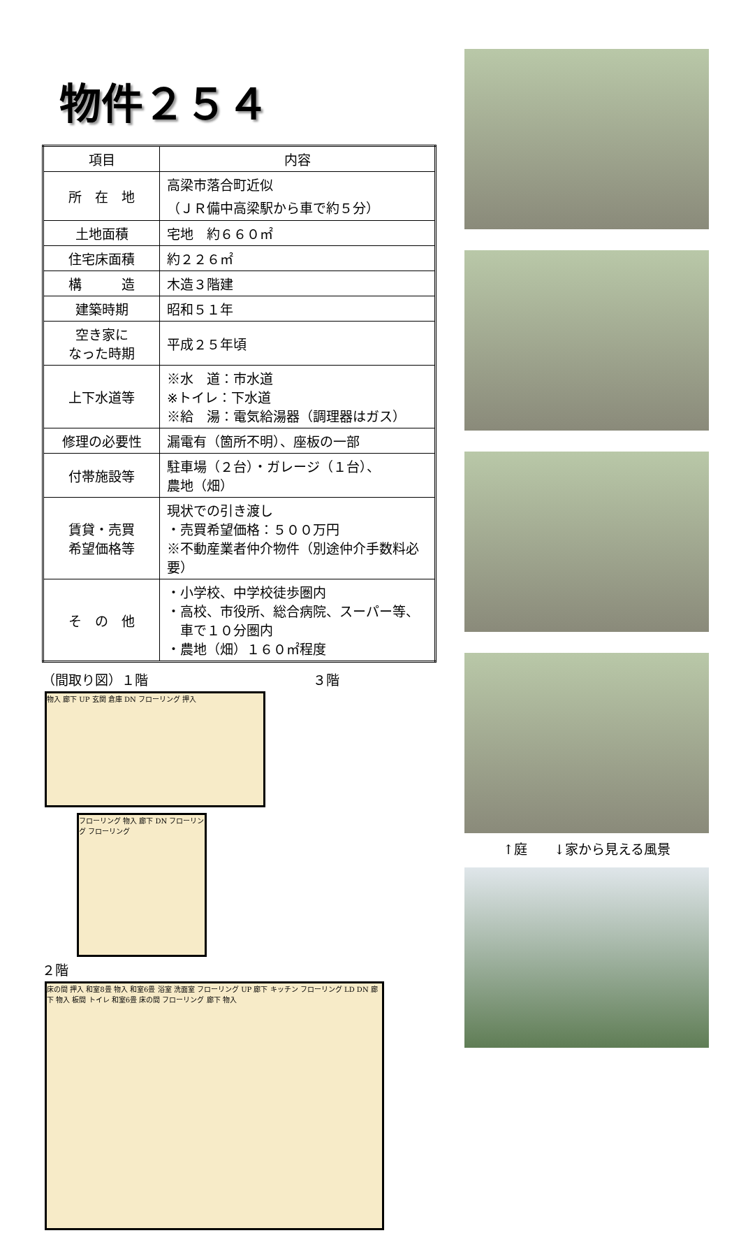物件２５４
| 項目 | 内容 |
| 所 在 地 | 高梁市落合町近似 （ＪＲ備中高梁駅から車で約５分） |
| 土地面積 | 宅地 約６６０㎡ |
| 住宅床面積 | 約２２６㎡ |
| 構 造 | 木造３階建 |
| 建築時期 | 昭和５１年 |
| 空き家に なった時期 | 平成２５年頃 |
| 上下水道等 | ※水 道：市水道 ※トイレ：下水道 ※給 湯：電気給湯器（調理器はガス） |
| 修理の必要性 | 漏電有（箇所不明）、座板の一部 |
| 付帯施設等 | 駐車場（２台）・ガレージ（１台）、 農地（畑） |
| 賃貸・売買 希望価格等 | 現状での引き渡し ・売買希望価格：５００万円 ※不動産業者仲介物件（別途仲介手数料必要） |
| そ の 他 | ・小学校、中学校徒歩圏内 ・高校、市役所、総合病院、スーパー等、 車で１０分圏内 ・農地（畑）１６０㎡程度 |
（間取り図）１階 ３階
物入 廊下 UP 玄関 倉庫 DN フローリング 押入
フローリング 物入 廊下 DN フローリング フローリング
２階
床の間 押入 和室8畳 物入 和室6畳 浴室 洗面室 フローリング UP 廊下 キッチン フローリング LD DN 廊下 物入 板間 トイレ 和室6畳 床の間 フローリング 廊下 物入
↑庭　　↓家から見える風景